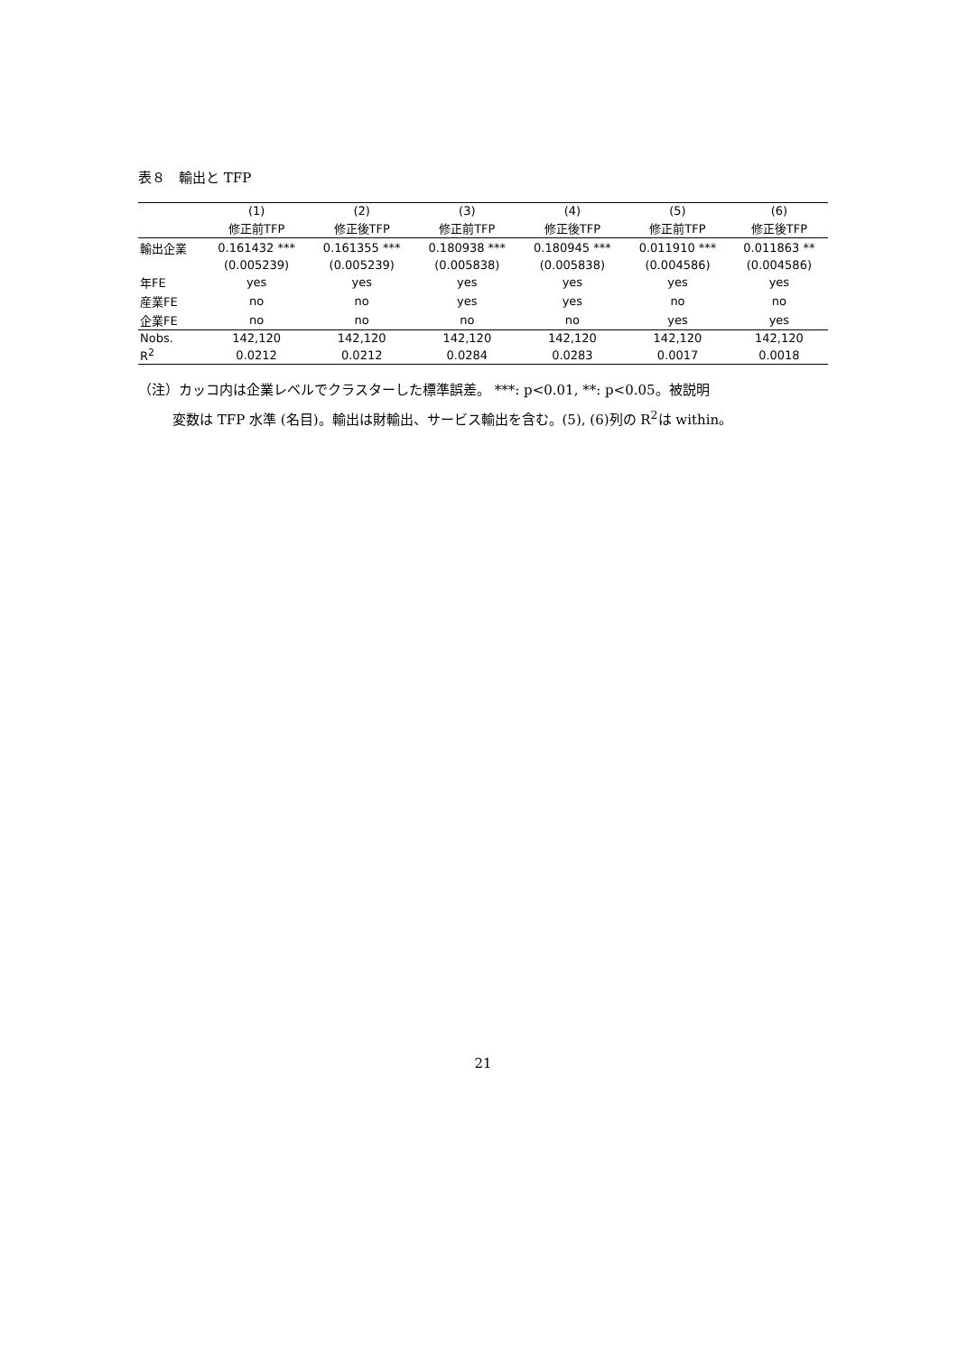表８　輸出と TFP
| | (1) | (2) | (3) | (4) | (5) | (6) |
| --- | --- | --- | --- | --- | --- | --- |
| | 修正前TFP | 修正後TFP | 修正前TFP | 修正後TFP | 修正前TFP | 修正後TFP |
| 輸出企業 | 0.161432 *** | 0.161355 *** | 0.180938 *** | 0.180945 *** | 0.011910 *** | 0.011863 ** |
| | (0.005239) | (0.005239) | (0.005838) | (0.005838) | (0.004586) | (0.004586) |
| 年FE | yes | yes | yes | yes | yes | yes |
| 産業FE | no | no | yes | yes | no | no |
| 企業FE | no | no | no | no | yes | yes |
| Nobs. | 142,120 | 142,120 | 142,120 | 142,120 | 142,120 | 142,120 |
| R<sup>2</sup> | 0.0212 | 0.0212 | 0.0284 | 0.0283 | 0.0017 | 0.0018 |
（注）カッコ内は企業レベルでクラスターした標準誤差。 ***: p<0.01, **: p<0.05。被説明
変数は TFP 水準 (名目)。輸出は財輸出、サービス輸出を含む。(5), (6)列の R<sup>2</sup>は within。
21